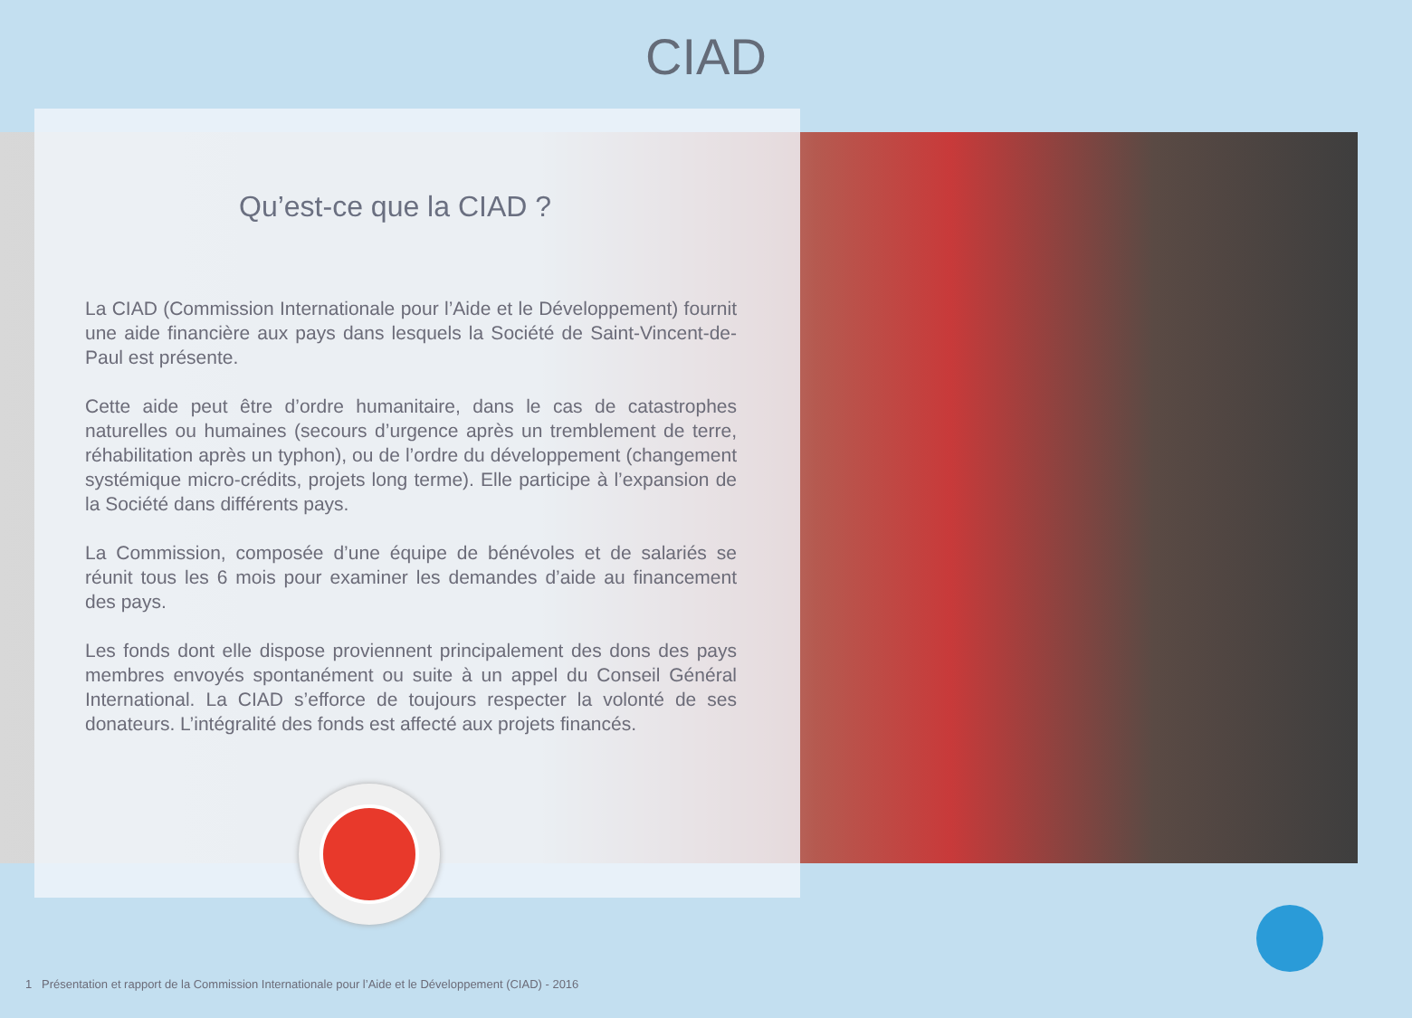CIAD
Qu’est-ce que la CIAD ?
La CIAD (Commission Internationale pour l’Aide et le Développement) fournit une aide financière aux pays dans lesquels la Société de Saint-Vincent-de-Paul est présente.
Cette aide peut être d’ordre humanitaire, dans le cas de catastrophes naturelles ou humaines (secours d’urgence après un tremblement de terre, réhabilitation après un typhon), ou de l’ordre du développement (changement systémique micro-crédits, projets long terme). Elle participe à l’expansion de la Société dans différents pays.
La Commission, composée d’une équipe de bénévoles et de salariés se réunit tous les 6 mois pour examiner les demandes d’aide au financement des pays.
Les fonds dont elle dispose proviennent principalement des dons des pays membres envoyés spontanément ou suite à un appel du Conseil Général International. La CIAD s’efforce de toujours respecter la volonté de ses donateurs. L’intégralité des fonds est affecté aux projets financés.
1 Présentation et rapport de la Commission Internationale pour l’Aide et le Développement (CIAD) - 2016